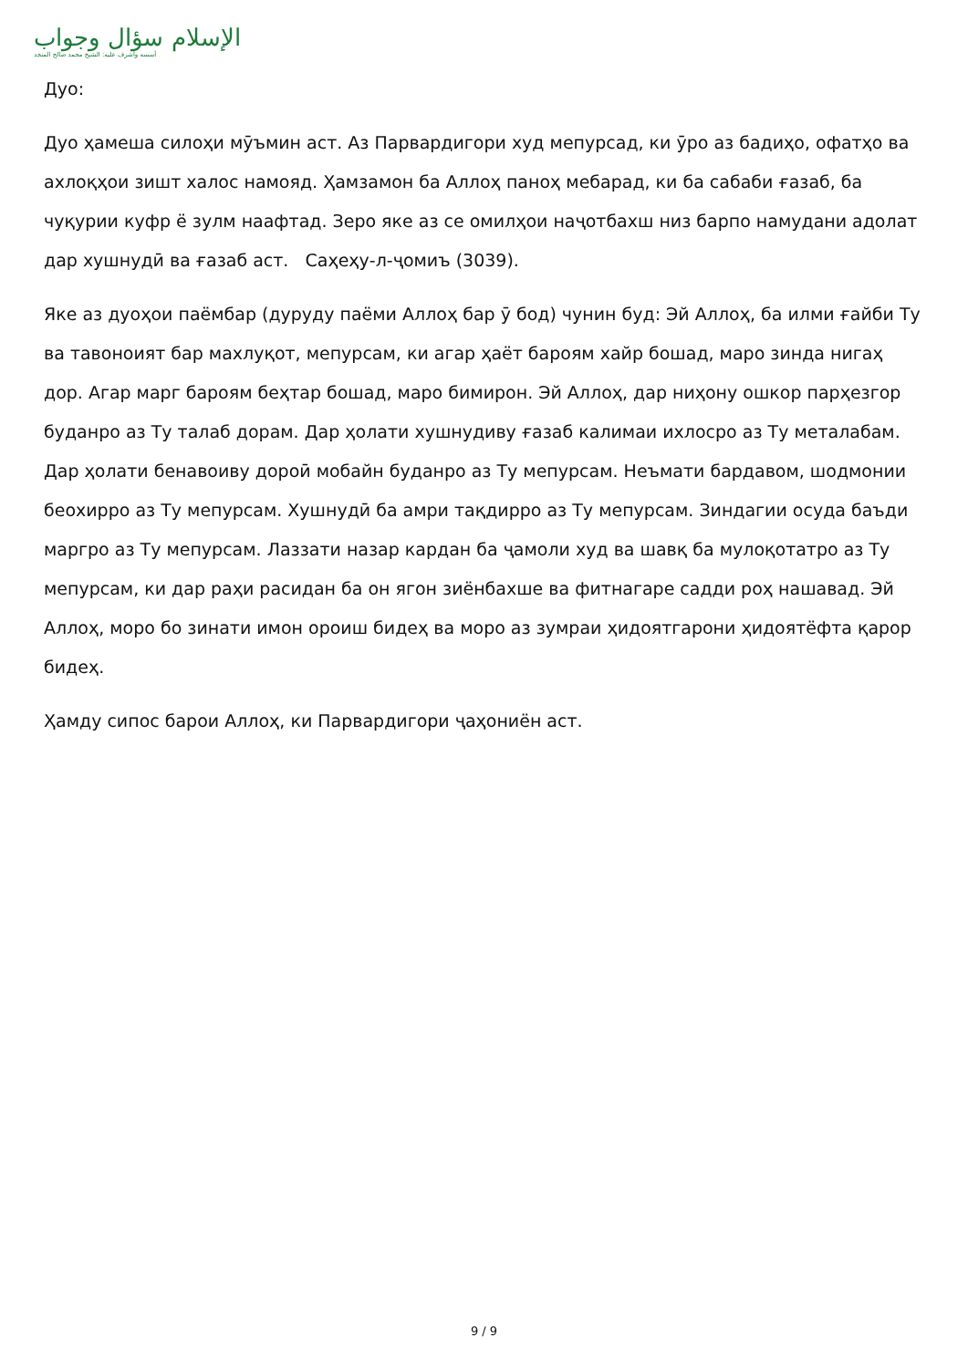الإسلام سؤال وجواب
أسسه وأشرف عليه: الشيخ محمد صالح المنجد
Дуо:
Дуо ҳамеша силоҳи мӯъмин аст. Аз Парвардигори худ мепурсад, ки ӯро аз бадиҳо, офатҳо ва ахлоқҳои зишт халос намояд. Ҳамзамон ба Аллоҳ паноҳ мебарад, ки ба сабаби ғазаб, ба чуқурии куфр ё зулм наафтад. Зеро яке аз се омилҳои наҷотбахш низ барпо намудани адолат дар хушнудӣ ва ғазаб аст. Саҳеҳу-л-ҷомиъ (3039).
Яке аз дуоҳои паёмбар (дуруду паёми Аллоҳ бар ӯ бод) чунин буд: Эй Аллоҳ, ба илми ғайби Ту ва тавоноият бар махлуқот, мепурсам, ки агар ҳаёт бароям хайр бошад, маро зинда нигаҳ дор. Агар марг бароям беҳтар бошад, маро бимирон. Эй Аллоҳ, дар ниҳону ошкор парҳезгор буданро аз Ту талаб дорам. Дар ҳолати хушнудиву ғазаб калимаи ихлосро аз Ту металабам. Дар ҳолати бенавоиву дороӣ мобайн буданро аз Ту мепурсам. Неъмати бардавом, шодмонии беохирро аз Ту мепурсам. Хушнудӣ ба амри тақдирро аз Ту мепурсам. Зиндагии осуда баъди маргро аз Ту мепурсам. Лаззати назар кардан ба ҷамоли худ ва шавқ ба мулоқотатро аз Ту мепурсам, ки дар раҳи расидан ба он ягон зиёнбахше ва фитнагаре садди роҳ нашавад. Эй Аллоҳ, моро бо зинати имон ороиш бидеҳ ва моро аз зумраи ҳидоятгарони ҳидоятёфта қарор бидеҳ.
Ҳамду сипос барои Аллоҳ, ки Парвардигори ҷаҳониён аст.
9 / 9